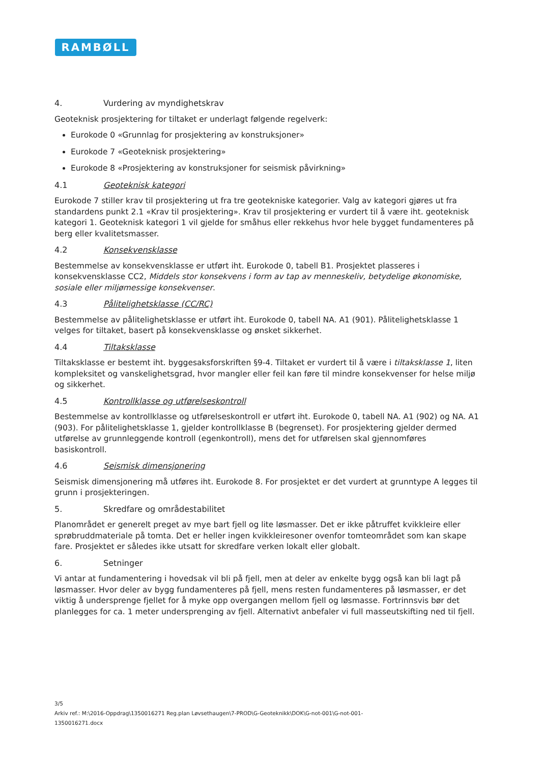RAMBØLL
4. Vurdering av myndighetskrav
Geoteknisk prosjektering for tiltaket er underlagt følgende regelverk:
Eurokode 0 «Grunnlag for prosjektering av konstruksjoner»
Eurokode 7 «Geoteknisk prosjektering»
Eurokode 8 «Prosjektering av konstruksjoner for seismisk påvirkning»
4.1 Geoteknisk kategori
Eurokode 7 stiller krav til prosjektering ut fra tre geotekniske kategorier. Valg av kategori gjøres ut fra standardens punkt 2.1 «Krav til prosjektering». Krav til prosjektering er vurdert til å være iht. geoteknisk kategori 1. Geoteknisk kategori 1 vil gjelde for småhus eller rekkehus hvor hele bygget fundamenteres på berg eller kvalitetsmasser.
4.2 Konsekvensklasse
Bestemmelse av konsekvensklasse er utført iht. Eurokode 0, tabell B1. Prosjektet plasseres i konsekvensklasse CC2, Middels stor konsekvens i form av tap av menneskeliv, betydelige økonomiske, sosiale eller miljømessige konsekvenser.
4.3 Pålitelighetsklasse (CC/RC)
Bestemmelse av pålitelighetsklasse er utført iht. Eurokode 0, tabell NA. A1 (901). Pålitelighetsklasse 1 velges for tiltaket, basert på konsekvensklasse og ønsket sikkerhet.
4.4 Tiltaksklasse
Tiltaksklasse er bestemt iht. byggesaksforskriften §9-4. Tiltaket er vurdert til å være i tiltaksklasse 1, liten kompleksitet og vanskelighetsgrad, hvor mangler eller feil kan føre til mindre konsekvenser for helse miljø og sikkerhet.
4.5 Kontrollklasse og utførelseskontroll
Bestemmelse av kontrollklasse og utførelseskontroll er utført iht. Eurokode 0, tabell NA. A1 (902) og NA. A1 (903). For pålitelighetsklasse 1, gjelder kontrollklasse B (begrenset). For prosjektering gjelder dermed utførelse av grunnleggende kontroll (egenkontroll), mens det for utførelsen skal gjennomføres basiskontroll.
4.6 Seismisk dimensjonering
Seismisk dimensjonering må utføres iht. Eurokode 8. For prosjektet er det vurdert at grunntype A legges til grunn i prosjekteringen.
5. Skredfare og områdestabilitet
Planområdet er generelt preget av mye bart fjell og lite løsmasser. Det er ikke påtruffet kvikkleire eller sprøbruddmateriale på tomta. Det er heller ingen kvikkleiresoner ovenfor tomteområdet som kan skape fare. Prosjektet er således ikke utsatt for skredfare verken lokalt eller globalt.
6. Setninger
Vi antar at fundamentering i hovedsak vil bli på fjell, men at deler av enkelte bygg også kan bli lagt på løsmasser. Hvor deler av bygg fundamenteres på fjell, mens resten fundamenteres på løsmasser, er det viktig å undersprenge fjellet for å myke opp overgangen mellom fjell og løsmasse. Fortrinnsvis bør det planlegges for ca. 1 meter undersprenging av fjell. Alternativt anbefaler vi full masseutskifting ned til fjell.
3/5
Arkiv ref.: M:\2016-Oppdrag\1350016271 Reg.plan Løvsethaugen\7-PROD\G-Geoteknikk\DOK\G-not-001\G-not-001-1350016271.docx